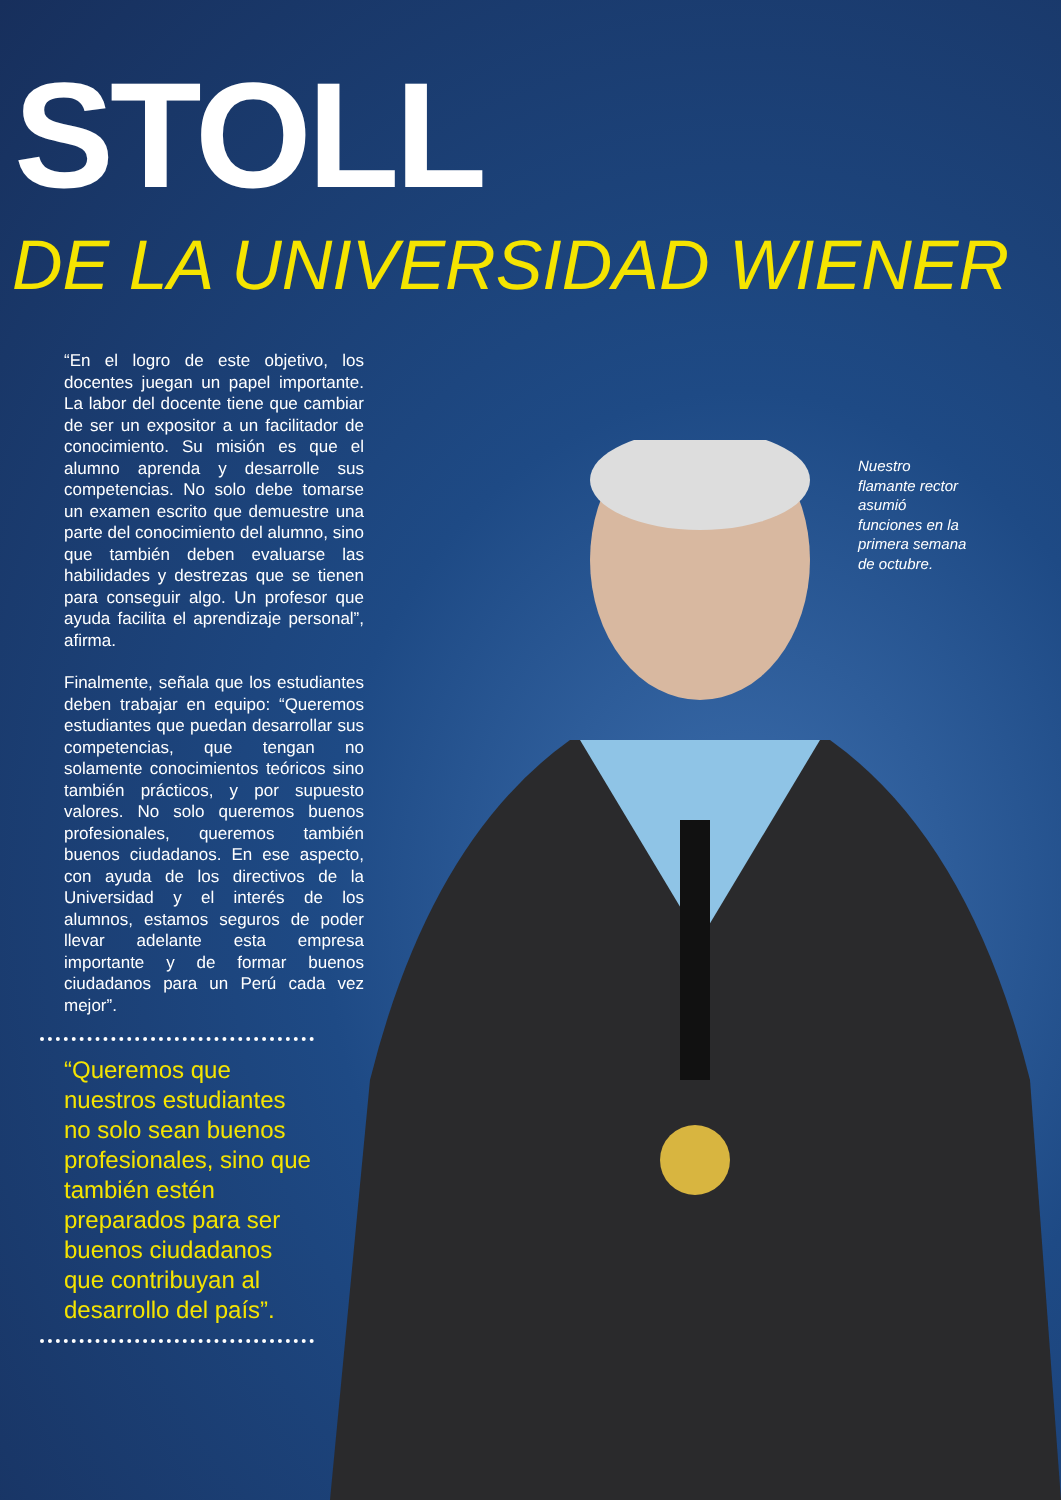STOLL
DE LA UNIVERSIDAD WIENER
Nuestro flamante rector asumió funciones en la primera semana de octubre.
“En el logro de este objetivo, los docentes juegan un papel importante. La labor del docente tiene que cambiar de ser un expositor a un facilitador de conocimiento. Su misión es que el alumno aprenda y desarrolle sus competencias. No solo debe tomarse un examen escrito que demuestre una parte del conocimiento del alumno, sino que también deben evaluarse las habilidades y destrezas que se tienen para conseguir algo. Un profesor que ayuda facilita el aprendizaje personal”, afirma.
Finalmente, señala que los estudiantes deben trabajar en equipo: “Queremos estudiantes que puedan desarrollar sus competencias, que tengan no solamente conocimientos teóricos sino también prácticos, y por supuesto valores. No solo queremos buenos profesionales, queremos también buenos ciudadanos. En ese aspecto, con ayuda de los directivos de la Universidad y el interés de los alumnos, estamos seguros de poder llevar adelante esta empresa importante y de formar buenos ciudadanos para un Perú cada vez mejor”.
“Queremos que nuestros estudiantes no solo sean buenos profesionales, sino que también estén preparados para ser buenos ciudadanos que contribuyan al desarrollo del país”.